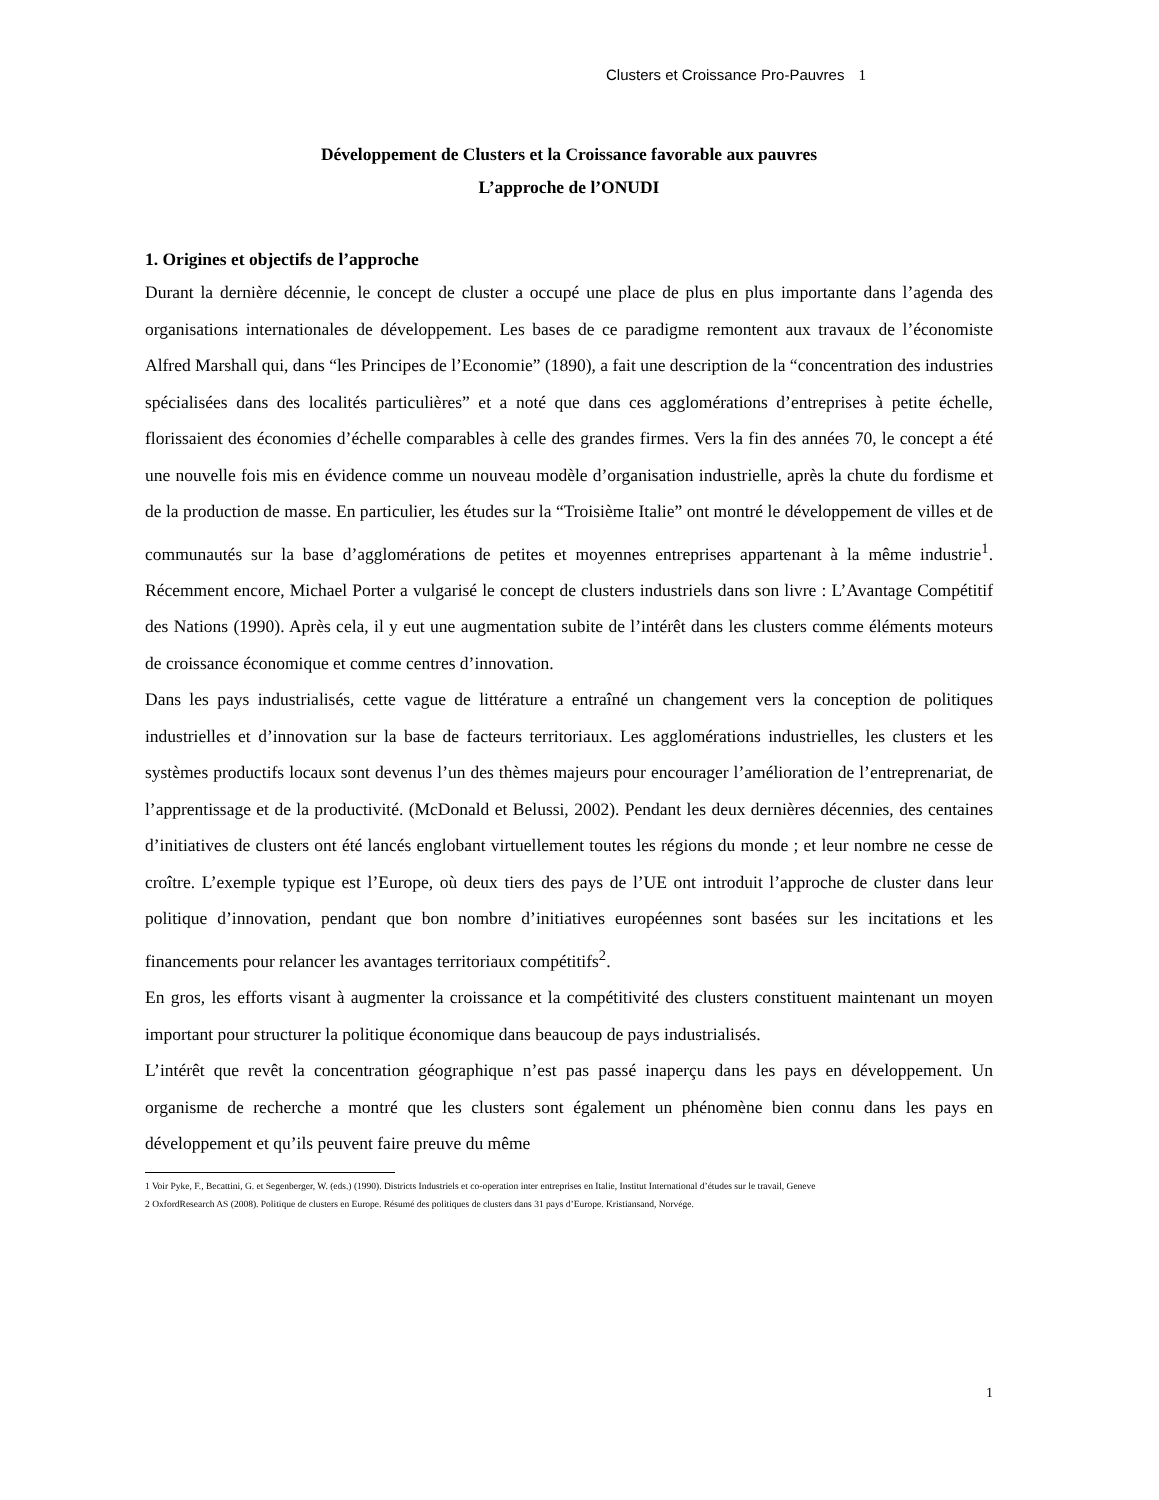Clusters et Croissance Pro-Pauvres 1
Développement de Clusters et la Croissance favorable aux pauvres
L’approche de l’ONUDI
1. Origines et objectifs de l’approche
Durant la dernière décennie, le concept de cluster a occupé une place de plus en plus importante dans l’agenda des organisations internationales de développement. Les bases de ce paradigme remontent aux travaux de l’économiste Alfred Marshall qui, dans “les Principes de l’Economie” (1890), a fait une description de la “concentration des industries spécialisées dans des localités particulières” et a noté que dans ces agglomérations d’entreprises à petite échelle, florissaient des économies d’échelle comparables à celle des grandes firmes. Vers la fin des années 70, le concept a été une nouvelle fois mis en évidence comme un nouveau modèle d’organisation industrielle, après la chute du fordisme et de la production de masse. En particulier, les études sur la “Troisième Italie” ont montré le développement de villes et de communautés sur la base d’agglomérations de petites et moyennes entreprises appartenant à la même industrie<sup>1</sup>. Récemment encore, Michael Porter a vulgarisé le concept de clusters industriels dans son livre : L’Avantage Compétitif des Nations (1990). Après cela, il y eut une augmentation subite de l’intérêt dans les clusters comme éléments moteurs de croissance économique et comme centres d’innovation.
Dans les pays industrialisés, cette vague de littérature a entraîné un changement vers la conception de politiques industrielles et d’innovation sur la base de facteurs territoriaux. Les agglomérations industrielles, les clusters et les systèmes productifs locaux sont devenus l’un des thèmes majeurs pour encourager l’amélioration de l’entreprenariat, de l’apprentissage et de la productivité. (McDonald et Belussi, 2002). Pendant les deux dernières décennies, des centaines d’initiatives de clusters ont été lancés englobant virtuellement toutes les régions du monde ; et leur nombre ne cesse de croître. L’exemple typique est l’Europe, où deux tiers des pays de l’UE ont introduit l’approche de cluster dans leur politique d’innovation, pendant que bon nombre d’initiatives européennes sont basées sur les incitations et les financements pour relancer les avantages territoriaux compétitifs<sup>2</sup>.
En gros, les efforts visant à augmenter la croissance et la compétitivité des clusters constituent maintenant un moyen important pour structurer la politique économique dans beaucoup de pays industrialisés.
L’intérêt que revêt la concentration géographique n’est pas passé inaperçu dans les pays en développement. Un organisme de recherche a montré que les clusters sont également un phénomène bien connu dans les pays en développement et qu’ils peuvent faire preuve du même
1 Voir Pyke, F., Becattini, G. et Segenberger, W. (eds.) (1990). Districts Industriels et co-operation inter entreprises en Italie, Institut International d’études sur le travail, Geneve
2 OxfordResearch AS (2008). Politique de clusters en Europe. Résumé des politiques de clusters dans 31 pays d’Europe. Kristiansand, Norvége.
1